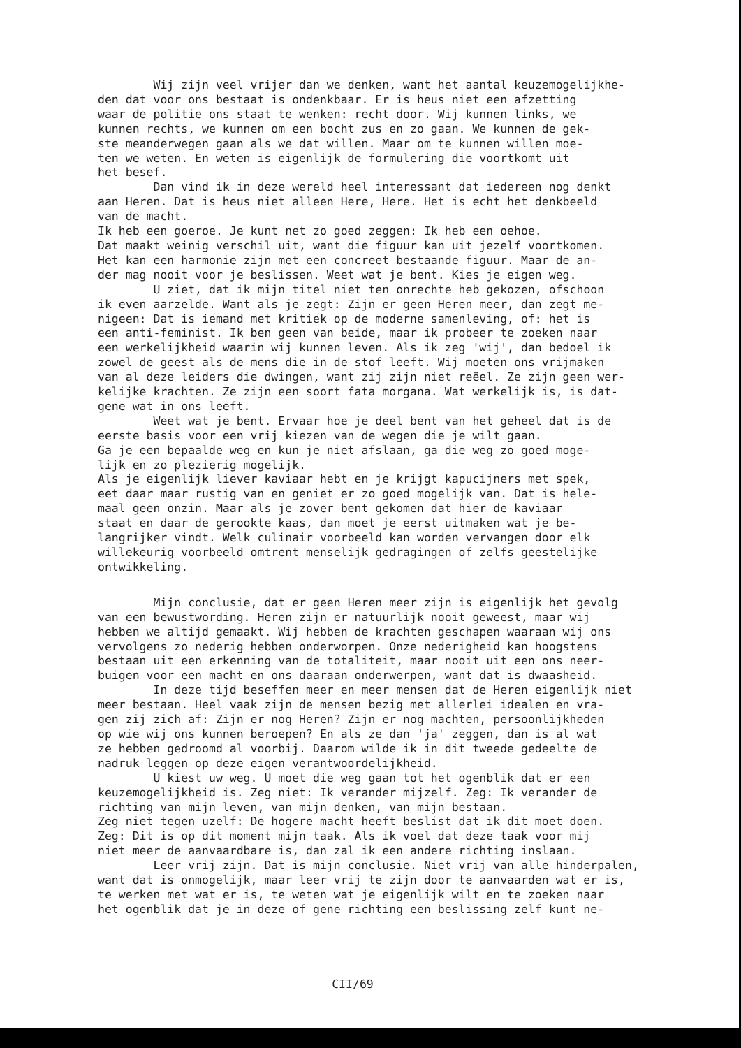Wij zijn veel vrijer dan we denken, want het aantal keuzemogelijkhe- den dat voor ons bestaat is ondenkbaar. Er is heus niet een afzetting waar de politie ons staat te wenken: recht door. Wij kunnen links, we kunnen rechts, we kunnen om een bocht zus en zo gaan. We kunnen de gek- ste meanderwegen gaan als we dat willen. Maar om te kunnen willen moe- ten we weten. En weten is eigenlijk de formulering die voortkomt uit het besef. Dan vind ik in deze wereld heel interessant dat iedereen nog denkt aan Heren. Dat is heus niet alleen Here, Here. Het is echt het denkbeeld van de macht. Ik heb een goeroe. Je kunt net zo goed zeggen: Ik heb een oehoe. Dat maakt weinig verschil uit, want die figuur kan uit jezelf voortkomen. Het kan een harmonie zijn met een concreet bestaande figuur. Maar de an- der mag nooit voor je beslissen. Weet wat je bent. Kies je eigen weg. U ziet, dat ik mijn titel niet ten onrechte heb gekozen, ofschoon ik even aarzelde. Want als je zegt: Zijn er geen Heren meer, dan zegt me- nigeen: Dat is iemand met kritiek op de moderne samenleving, of: het is een anti-feminist. Ik ben geen van beide, maar ik probeer te zoeken naar een werkelijkheid waarin wij kunnen leven. Als ik zeg 'wij', dan bedoel ik zowel de geest als de mens die in de stof leeft. Wij moeten ons vrijmaken van al deze leiders die dwingen, want zij zijn niet reëel. Ze zijn geen wer- kelijke krachten. Ze zijn een soort fata morgana. Wat werkelijk is, is dat- gene wat in ons leeft. Weet wat je bent. Ervaar hoe je deel bent van het geheel dat is de eerste basis voor een vrij kiezen van de wegen die je wilt gaan. Ga je een bepaalde weg en kun je niet afslaan, ga die weg zo goed moge- lijk en zo plezierig mogelijk. Als je eigenlijk liever kaviaar hebt en je krijgt kapucijners met spek, eet daar maar rustig van en geniet er zo goed mogelijk van. Dat is hele- maal geen onzin. Maar als je zover bent gekomen dat hier de kaviaar staat en daar de gerookte kaas, dan moet je eerst uitmaken wat je be- langrijker vindt. Welk culinair voorbeeld kan worden vervangen door elk willekeurig voorbeeld omtrent menselijk gedragingen of zelfs geestelijke ontwikkeling.
Mijn conclusie, dat er geen Heren meer zijn is eigenlijk het gevolg van een bewustwording. Heren zijn er natuurlijk nooit geweest, maar wij hebben we altijd gemaakt. Wij hebben de krachten geschapen waaraan wij ons vervolgens zo nederig hebben onderworpen. Onze nederigheid kan hoogstens bestaan uit een erkenning van de totaliteit, maar nooit uit een ons neer- buigen voor een macht en ons daaraan onderwerpen, want dat is dwaasheid. In deze tijd beseffen meer en meer mensen dat de Heren eigenlijk niet meer bestaan. Heel vaak zijn de mensen bezig met allerlei idealen en vra- gen zij zich af: Zijn er nog Heren? Zijn er nog machten, persoonlijkheden op wie wij ons kunnen beroepen? En als ze dan 'ja' zeggen, dan is al wat ze hebben gedroomd al voorbij. Daarom wilde ik in dit tweede gedeelte de nadruk leggen op deze eigen verantwoordelijkheid. U kiest uw weg. U moet die weg gaan tot het ogenblik dat er een keuzemogelijkheid is. Zeg niet: Ik verander mijzelf. Zeg: Ik verander de richting van mijn leven, van mijn denken, van mijn bestaan. Zeg niet tegen uzelf: De hogere macht heeft beslist dat ik dit moet doen. Zeg: Dit is op dit moment mijn taak. Als ik voel dat deze taak voor mij niet meer de aanvaardbare is, dan zal ik een andere richting inslaan. Leer vrij zijn. Dat is mijn conclusie. Niet vrij van alle hinderpalen, want dat is onmogelijk, maar leer vrij te zijn door te aanvaarden wat er is, te werken met wat er is, te weten wat je eigenlijk wilt en te zoeken naar het ogenblik dat je in deze of gene richting een beslissing zelf kunt ne-
CII/69